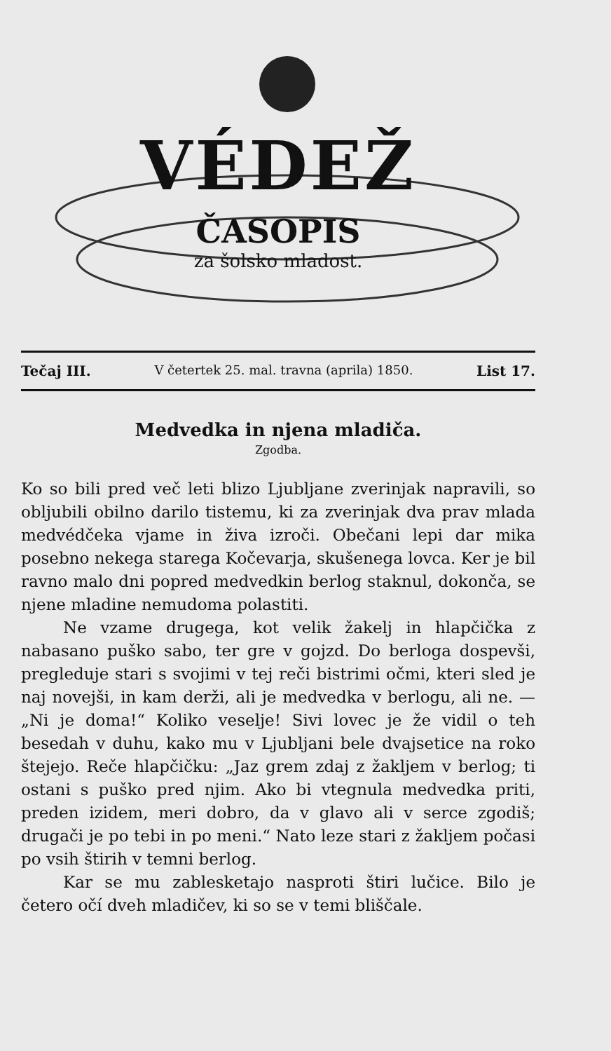VÉDEŽ
ČASOPIS
za šolsko mladost.
Tečaj III. V četertek 25. mal. travna (aprila) 1850. List 17.
Medvedka in njena mladiča.
Zgodba.
Ko so bili pred več leti blizo Ljubljane zverinjak napravili, so obljubili obilno darilo tistemu, ki za zverinjak dva prav mlada medvédčeka vjame in živa izroči. Obečani lepi dar mika posebno nekega starega Kočevarja, skušenega lovca. Ker je bil ravno malo dni popred medvedkin berlog staknul, dokonča, se njene mladine nemudoma polastiti.
Ne vzame drugega, kot velik žakelj in hlapčička z nabasano puško sabo, ter gre v gojzd. Do berloga dospevši, pregleduje stari s svojimi v tej reči bistrimi očmi, kteri sled je naj novejši, in kam derži, ali je medvedka v berlogu, ali ne. — „Ni je doma!“ Koliko veselje! Sivi lovec je že vidil o teh besedah v duhu, kako mu v Ljubljani bele dvajsetice na roko štejejo. Reče hlapčičku: „Jaz grem zdaj z žakljem v berlog; ti ostani s puško pred njim. Ako bi vtegnula medvedka priti, preden izidem, meri dobro, da v glavo ali v serce zgodiš; drugači je po tebi in po meni.“ Nato leze stari z žakljem počasi po vsih štirih v temni berlog.
Kar se mu zablesketajo nasproti štiri lučice. Bilo je četero očí dveh mladičev, ki so se v temi bliščale.